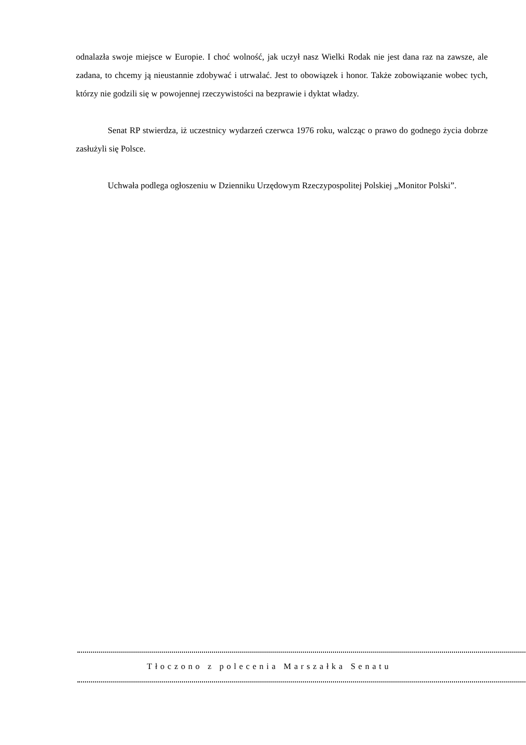odnalazła swoje miejsce w Europie. I choć wolność, jak uczył nasz Wielki Rodak nie jest dana raz na zawsze, ale zadana, to chcemy ją nieustannie zdobywać i utrwalać. Jest to obowiązek i honor. Także zobowiązanie wobec tych, którzy nie godzili się w powojennej rzeczywistości na bezprawie i dyktat władzy.
Senat RP stwierdza, iż uczestnicy wydarzeń czerwca 1976 roku, walcząc o prawo do godnego życia dobrze zasłużyli się Polsce.
Uchwała podlega ogłoszeniu w Dzienniku Urzędowym Rzeczypospolitej Polskiej „Monitor Polski”.
Tłoczono z polecenia Marszałka Senatu